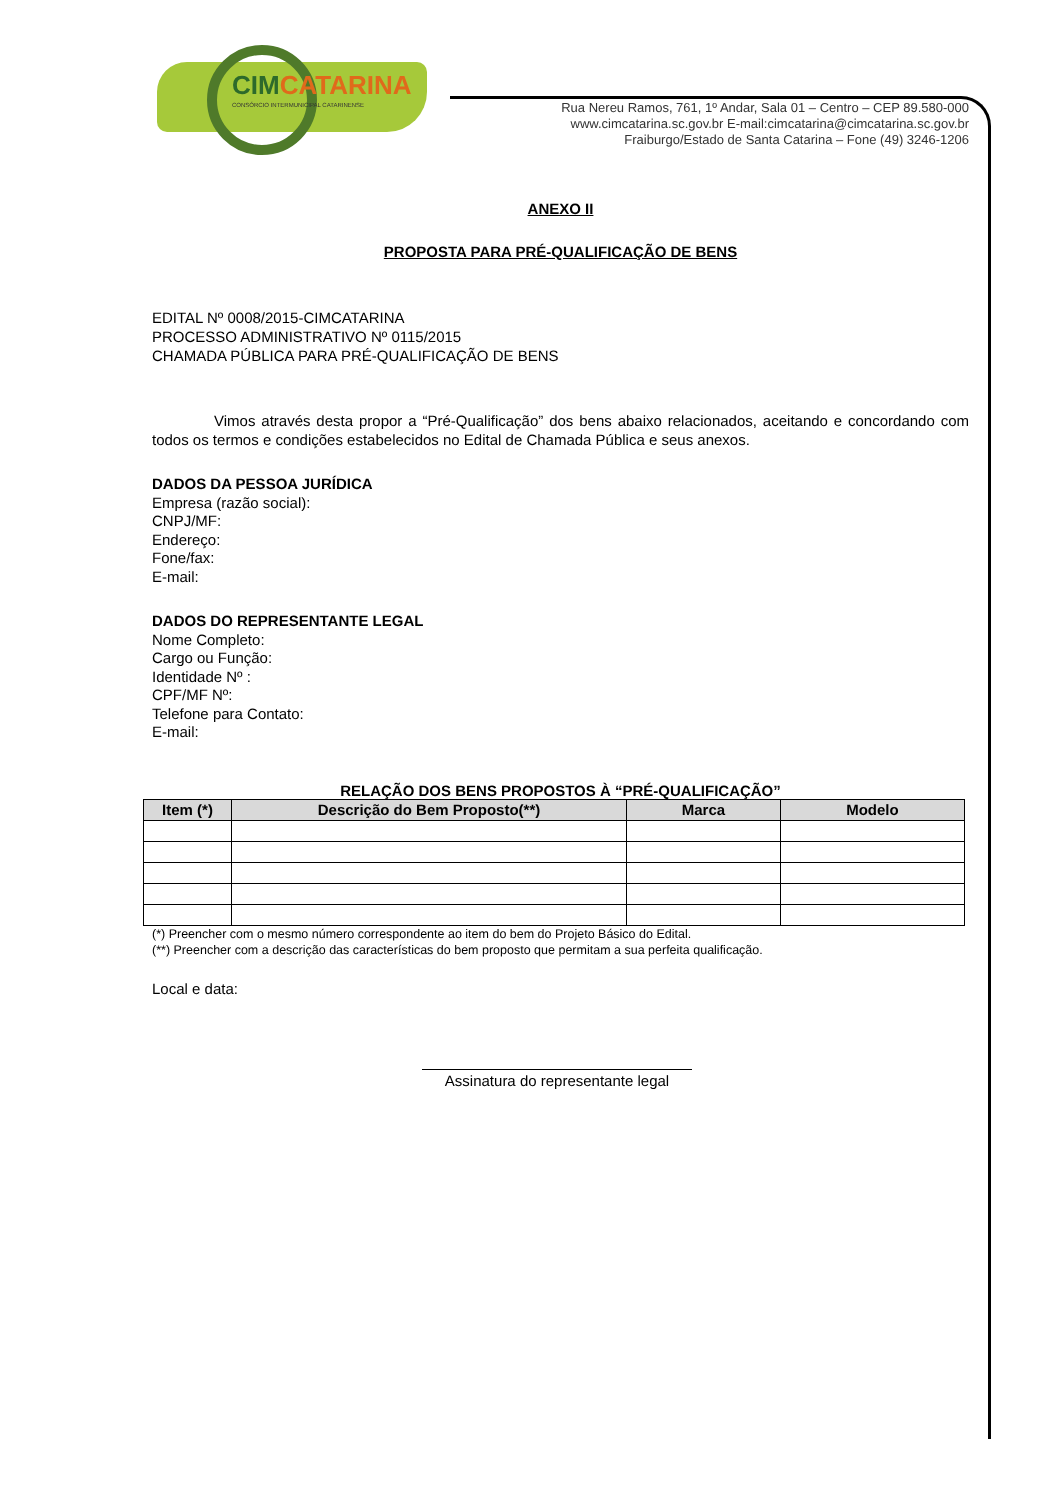CIMCATARINA
CONSÓRCIO INTERMUNICIPAL CATARINENSE
Rua Nereu Ramos, 761, 1º Andar, Sala 01 – Centro – CEP 89.580-000
www.cimcatarina.sc.gov.br E-mail:cimcatarina@cimcatarina.sc.gov.br
Fraiburgo/Estado de Santa Catarina – Fone (49) 3246-1206
ANEXO II
PROPOSTA PARA PRÉ-QUALIFICAÇÃO DE BENS
EDITAL Nº 0008/2015-CIMCATARINA
PROCESSO ADMINISTRATIVO Nº 0115/2015
CHAMADA PÚBLICA PARA PRÉ-QUALIFICAÇÃO DE BENS
Vimos através desta propor a “Pré-Qualificação” dos bens abaixo relacionados, aceitando e concordando com todos os termos e condições estabelecidos no Edital de Chamada Pública e seus anexos.
DADOS DA PESSOA JURÍDICA
Empresa (razão social):
CNPJ/MF:
Endereço:
Fone/fax:
E-mail:
DADOS DO REPRESENTANTE LEGAL
Nome Completo:
Cargo ou Função:
Identidade Nº :
CPF/MF Nº:
Telefone para Contato:
E-mail:
RELAÇÃO DOS BENS PROPOSTOS À “PRÉ-QUALIFICAÇÃO”
| Item (*) | Descrição do Bem Proposto(**) | Marca | Modelo |
| --- | --- | --- | --- |
(*) Preencher com o mesmo número correspondente ao item do bem do Projeto Básico do Edital.
(**) Preencher com a descrição das características do bem proposto que permitam a sua perfeita qualificação.
Local e data:
Assinatura do representante legal